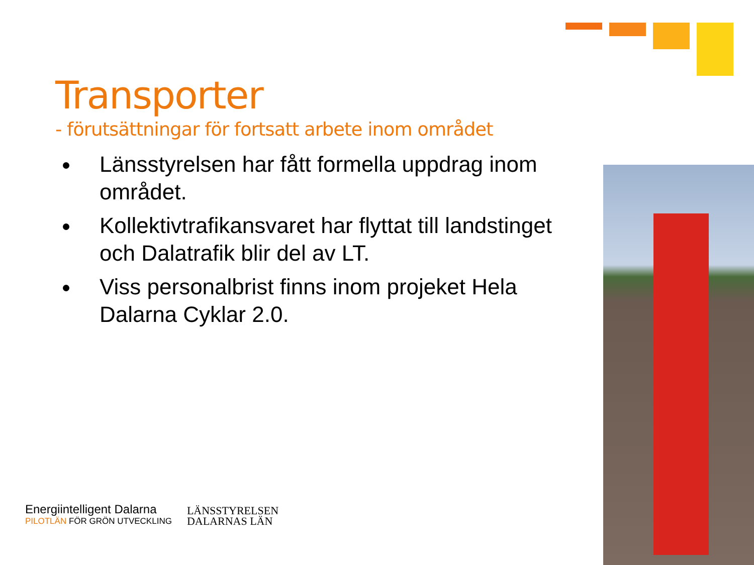Transporter
- förutsättningar för fortsatt arbete inom området
Länsstyrelsen har fått formella uppdrag inom området.
Kollektivtrafikansvaret har flyttat till landstinget och Dalatrafik blir del av LT.
Viss personalbrist finns inom projeket Hela Dalarna Cyklar 2.0.
Energiintelligent Dalarna
PILOTLÄN FÖR GRÖN UTVECKLING
LÄNSSTYRELSEN
DALARNAS LÄN